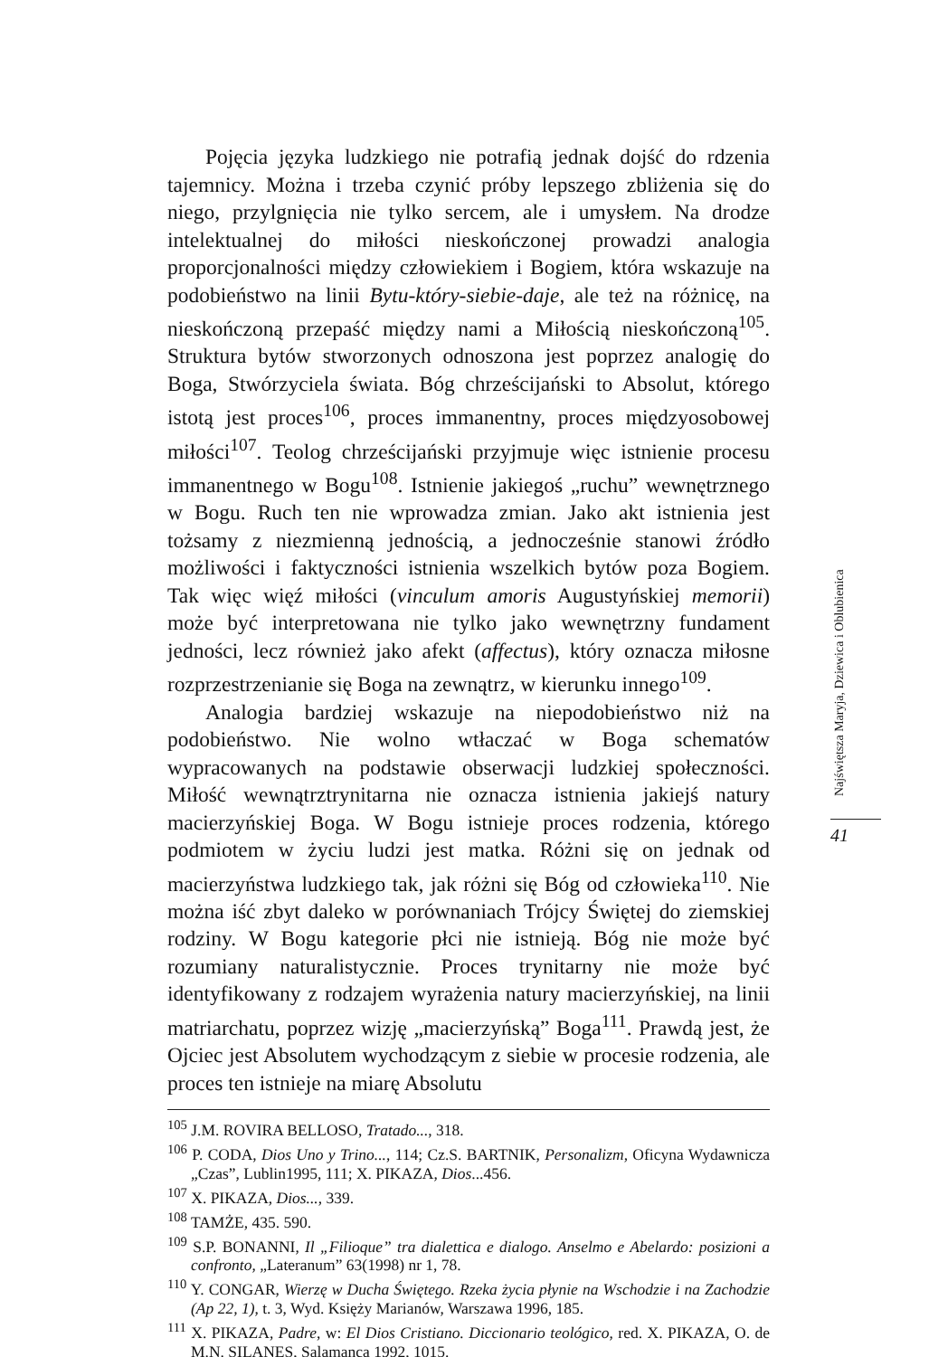Pojęcia języka ludzkiego nie potrafią jednak dojść do rdzenia tajemnicy. Można i trzeba czynić próby lepszego zbliżenia się do niego, przylgnięcia nie tylko sercem, ale i umysłem. Na drodze intelektualnej do miłości nieskończonej prowadzi analogia proporcjonalności między człowiekiem i Bogiem, która wskazuje na podobieństwo na linii Bytu-który-siebie-daje, ale też na różnicę, na nieskończoną przepaść między nami a Miłością nieskończoną<sup>105</sup>. Struktura bytów stworzonych odnoszona jest poprzez analogię do Boga, Stwórzyciela świata. Bóg chrześcijański to Absolut, którego istotą jest proces<sup>106</sup>, proces immanentny, proces międzyosobowej miłości<sup>107</sup>. Teolog chrześcijański przyjmuje więc istnienie procesu immanentnego w Bogu<sup>108</sup>. Istnienie jakiegoś „ruchu” wewnętrznego w Bogu. Ruch ten nie wprowadza zmian. Jako akt istnienia jest tożsamy z niezmienną jednością, a jednocześnie stanowi źródło możliwości i faktyczności istnienia wszelkich bytów poza Bogiem. Tak więc więź miłości (vinculum amoris Augustyńskiej memorii) może być interpretowana nie tylko jako wewnętrzny fundament jedności, lecz również jako afekt (affectus), który oznacza miłosne rozprzestrzenianie się Boga na zewnątrz, w kierunku innego<sup>109</sup>.
Analogia bardziej wskazuje na niepodobieństwo niż na podobieństwo. Nie wolno wtłaczać w Boga schematów wypracowanych na podstawie obserwacji ludzkiej społeczności. Miłość wewnątrztrynitarna nie oznacza istnienia jakiejś natury macierzyńskiej Boga. W Bogu istnieje proces rodzenia, którego podmiotem w życiu ludzi jest matka. Różni się on jednak od macierzyństwa ludzkiego tak, jak różni się Bóg od człowieka<sup>110</sup>. Nie można iść zbyt daleko w porównaniach Trójcy Świętej do ziemskiej rodziny. W Bogu kategorie płci nie istnieją. Bóg nie może być rozumiany naturalistycznie. Proces trynitarny nie może być identyfikowany z rodzajem wyrażenia natury macierzyńskiej, na linii matriarchatu, poprzez wizję „macierzyńską” Boga<sup>111</sup>. Prawdą jest, że Ojciec jest Absolutem wychodzącym z siebie w procesie rodzenia, ale proces ten istnieje na miarę Absolutu
<sup>105</sup> J.M. ROVIRA BELLOSO, Tratado..., 318.
<sup>106</sup> P. CODA, Dios Uno y Trino..., 114; Cz.S. BARTNIK, Personalizm, Oficyna Wydawnicza „Czas”, Lublin1995, 111; X. PIKAZA, Dios...456.
<sup>107</sup> X. PIKAZA, Dios..., 339.
<sup>108</sup> TAMŻE, 435. 590.
<sup>109</sup> S.P. BONANNI, Il „Filioque” tra dialettica e dialogo. Anselmo e Abelardo: posizioni a confronto, „Lateranum” 63(1998) nr 1, 78.
<sup>110</sup> Y. CONGAR, Wierzę w Ducha Świętego. Rzeka życia płynie na Wschodzie i na Zachodzie (Ap 22, 1), t. 3, Wyd. Księży Marianów, Warszawa 1996, 185.
<sup>111</sup> X. PIKAZA, Padre, w: El Dios Cristiano. Diccionario teológico, red. X. PIKAZA, O. de M.N. SILANES, Salamanca 1992, 1015.
Najświętsza Maryja, Dziewica i Oblubienica
41